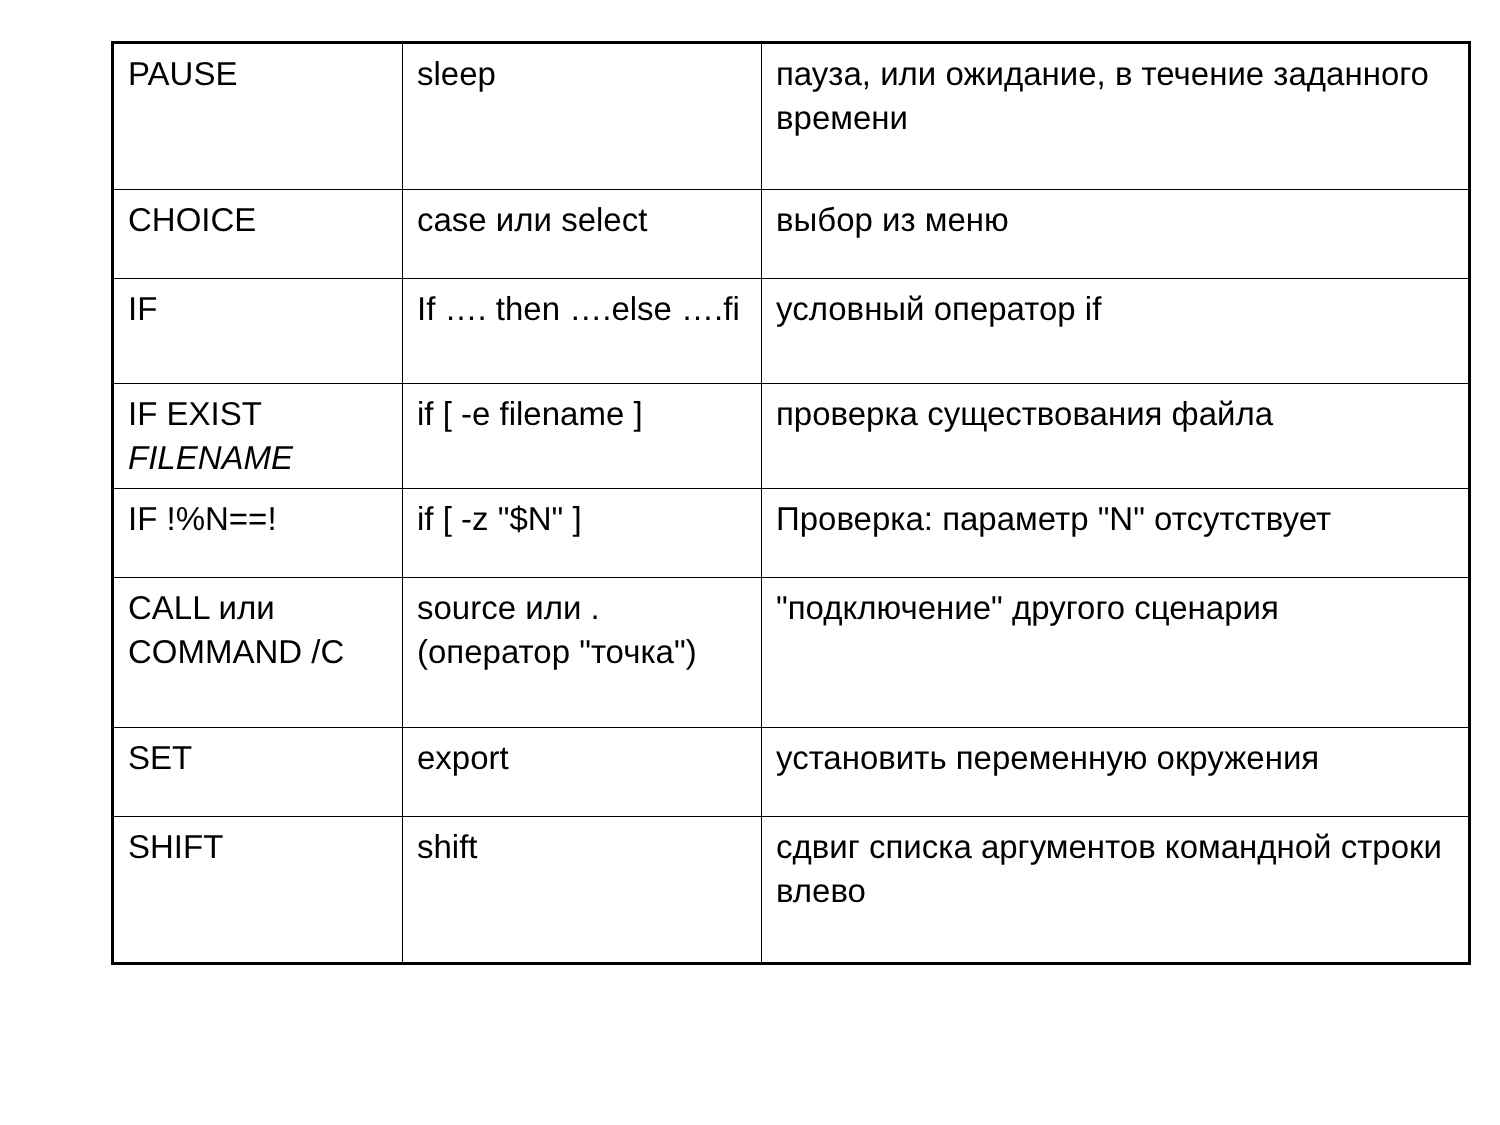| PAUSE | sleep | пауза, или ожидание, в течение заданного времени |
| CHOICE | case или select | выбор из меню |
| IF | If …. then ….else ….fi | условный оператор if |
| IF EXIST FILENAME | if [ -e filename ] | проверка существования файла |
| IF !%N==! | if [ -z "$N" ] | Проверка: параметр "N" отсутствует |
| CALL или COMMAND /C | source или . (оператор "точка") | "подключение" другого сценария |
| SET | export | установить переменную окружения |
| SHIFT | shift | сдвиг списка аргументов командной строки влево |